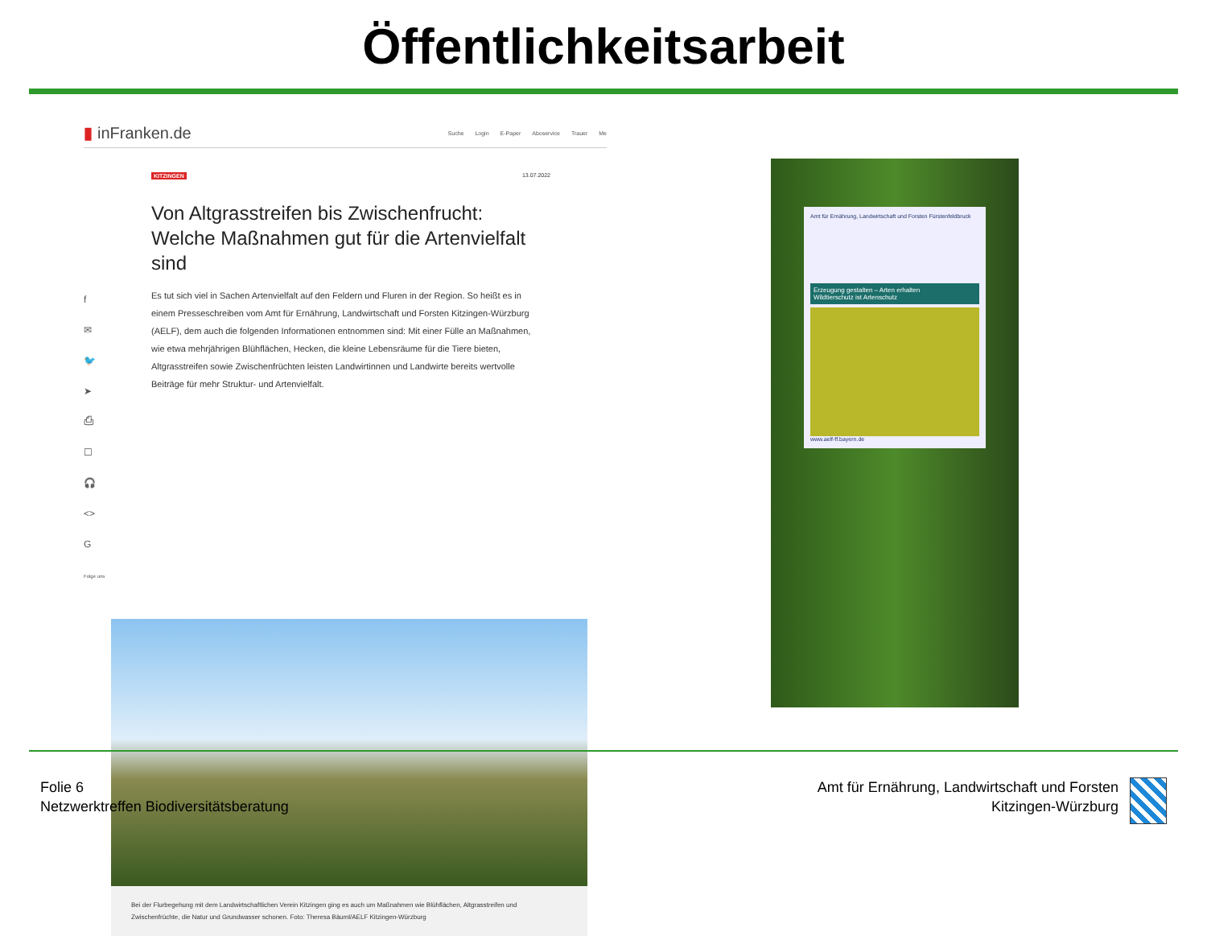Öffentlichkeitsarbeit
▮ inFranken.de Suche Login E-Paper Aboservice Trauer Me
KITZINGEN 13.07.2022
f
✉
🐦
➤
⎙
☐
🎧
<>
G
Folge uns
Von Altgrasstreifen bis Zwischenfrucht: Welche Maßnahmen gut für die Artenvielfalt sind
Es tut sich viel in Sachen Artenvielfalt auf den Feldern und Fluren in der Region. So heißt es in einem Presseschreiben vom Amt für Ernährung, Landwirtschaft und Forsten Kitzingen-Würzburg (AELF), dem auch die folgenden Informationen entnommen sind: Mit einer Fülle an Maßnahmen, wie etwa mehrjährigen Blühflächen, Hecken, die kleine Lebensräume für die Tiere bieten, Altgrasstreifen sowie Zwischenfrüchten leisten Landwirtinnen und Landwirte bereits wertvolle Beiträge für mehr Struktur- und Artenvielfalt.
Bei der Flurbegehung mit dem Landwirtschaftlichen Verein Kitzingen ging es auch um Maßnahmen wie Blühflächen, Altgrasstreifen und Zwischenfrüchte, die Natur und Grundwasser schonen. Foto: Theresa Bäuml/AELF Kitzingen-Würzburg
Amt für Ernährung, Landwirtschaft und Forsten Fürstenfeldbruck
Erzeugung gestalten – Arten erhalten
Wildtierschutz ist Artenschutz
www.aelf-ff.bayern.de
Folie 6
Netzwerktreffen Biodiversitätsberatung
Amt für Ernährung, Landwirtschaft und Forsten
Kitzingen-Würzburg